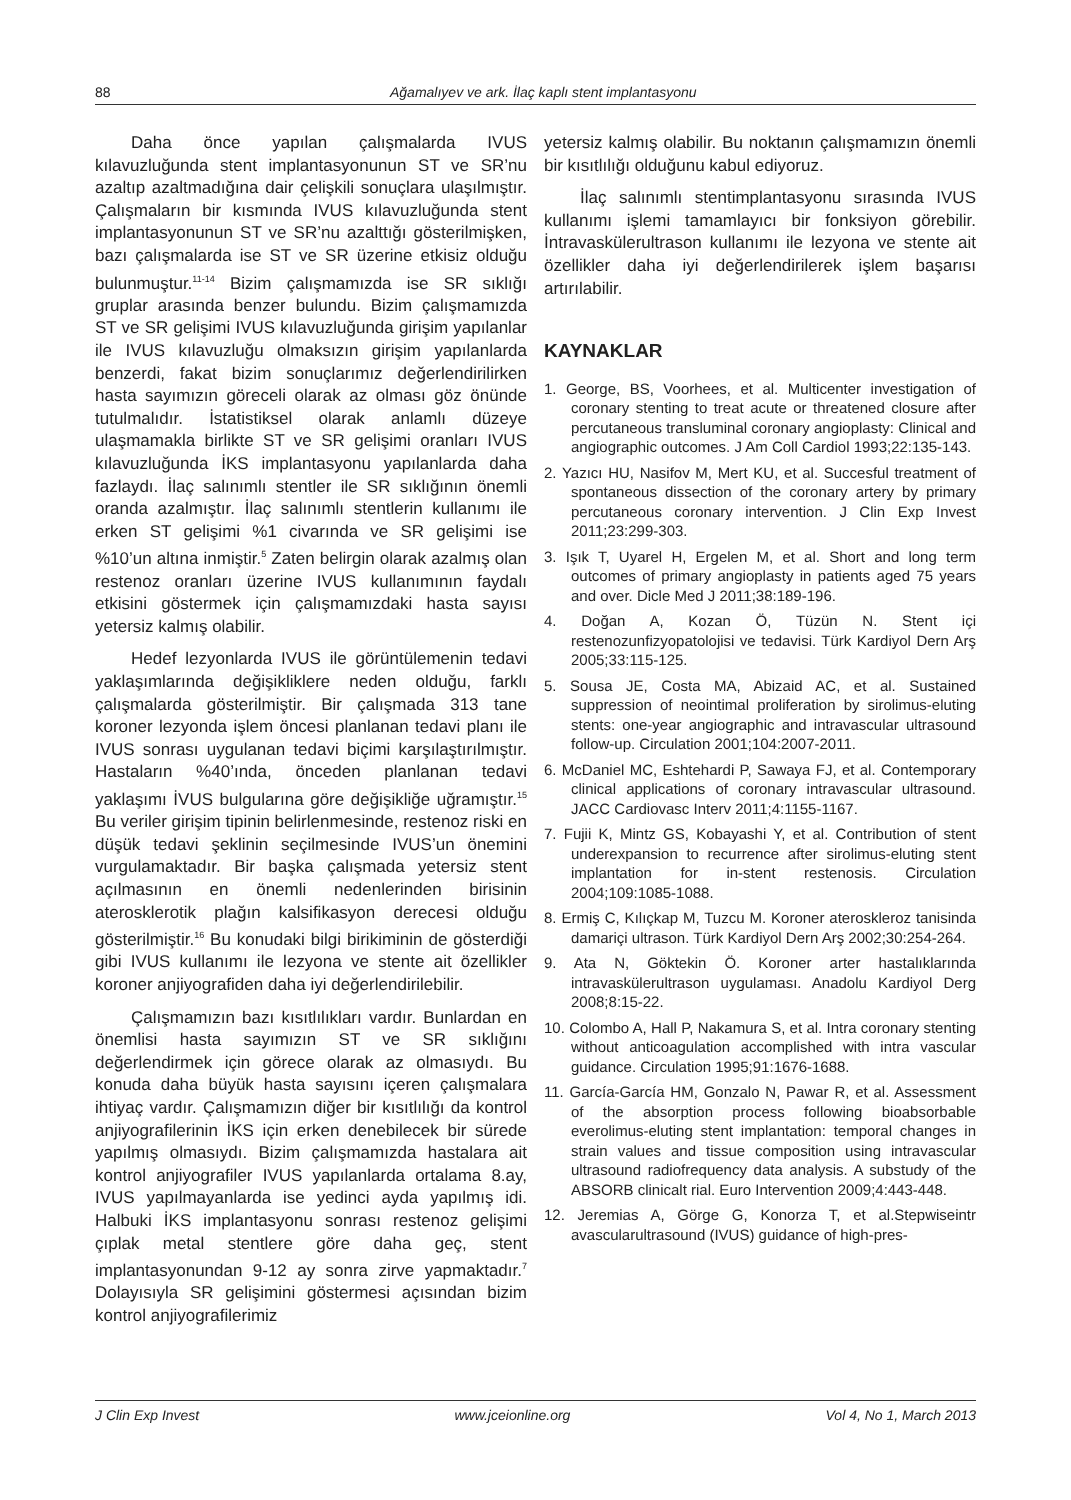88 Ağamalıyev ve ark. İlaç kaplı stent implantasyonu
Daha önce yapılan çalışmalarda IVUS kılavuzluğunda stent implantasyonunun ST ve SR’nu azaltıp azaltmadığına dair çelişkili sonuçlara ulaşılmıştır. Çalışmaların bir kısmında IVUS kılavuzluğunda stent implantasyonunun ST ve SR’nu azalttığı gösterilmişken, bazı çalışmalarda ise ST ve SR üzerine etkisiz olduğu bulunmuştur.<sup>11-14</sup> Bizim çalışmamızda ise SR sıklığı gruplar arasında benzer bulundu. Bizim çalışmamızda ST ve SR gelişimi IVUS kılavuzluğunda girişim yapılanlar ile IVUS kılavuzluğu olmaksızın girişim yapılanlarda benzerdi, fakat bizim sonuçlarımız değerlendirilirken hasta sayımızın göreceli olarak az olması göz önünde tutulmalıdır. İstatistiksel olarak anlamlı düzeye ulaşmamakla birlikte ST ve SR gelişimi oranları IVUS kılavuzluğunda İKS implantasyonu yapılanlarda daha fazlaydı. İlaç salınımlı stentler ile SR sıklığının önemli oranda azalmıştır. İlaç salınımlı stentlerin kullanımı ile erken ST gelişimi %1 civarında ve SR gelişimi ise %10’un altına inmiştir.<sup>5</sup> Zaten belirgin olarak azalmış olan restenoz oranları üzerine IVUS kullanımının faydalı etkisini göstermek için çalışmamızdaki hasta sayısı yetersiz kalmış olabilir.
Hedef lezyonlarda IVUS ile görüntülemenin tedavi yaklaşımlarında değişikliklere neden olduğu, farklı çalışmalarda gösterilmiştir. Bir çalışmada 313 tane koroner lezyonda işlem öncesi planlanan tedavi planı ile IVUS sonrası uygulanan tedavi biçimi karşılaştırılmıştır. Hastaların %40’ında, önceden planlanan tedavi yaklaşımı İVUS bulgularına göre değişikliğe uğramıştır.<sup>15</sup> Bu veriler girişim tipinin belirlenmesinde, restenoz riski en düşük tedavi şeklinin seçilmesinde IVUS’un önemini vurgulamaktadır. Bir başka çalışmada yetersiz stent açılmasının en önemli nedenlerinden birisinin aterosklerotik plağın kalsifikasyon derecesi olduğu gösterilmiştir.<sup>16</sup> Bu konudaki bilgi birikiminin de gösterdiği gibi IVUS kullanımı ile lezyona ve stente ait özellikler koroner anjiyografiden daha iyi değerlendirilebilir.
Çalışmamızın bazı kısıtlılıkları vardır. Bunlardan en önemlisi hasta sayımızın ST ve SR sıklığını değerlendirmek için görece olarak az olmasıydı. Bu konuda daha büyük hasta sayısını içeren çalışmalara ihtiyaç vardır. Çalışmamızın diğer bir kısıtlılığı da kontrol anjiyografilerinin İKS için erken denebilecek bir sürede yapılmış olmasıydı. Bizim çalışmamızda hastalara ait kontrol anjiyografiler IVUS yapılanlarda ortalama 8.ay, IVUS yapılmayanlarda ise yedinci ayda yapılmış idi. Halbuki İKS implantasyonu sonrası restenoz gelişimi çıplak metal stentlere göre daha geç, stent implantasyonundan 9-12 ay sonra zirve yapmaktadır.<sup>7</sup> Dolayısıyla SR gelişimini göstermesi açısından bizim kontrol anjiyografilerimiz
yetersiz kalmış olabilir. Bu noktanın çalışmamızın önemli bir kısıtlılığı olduğunu kabul ediyoruz.
İlaç salınımlı stentimplantasyonu sırasında IVUS kullanımı işlemi tamamlayıcı bir fonksiyon görebilir. İntravaskülerultrason kullanımı ile lezyona ve stente ait özellikler daha iyi değerlendirilerek işlem başarısı artırılabilir.
KAYNAKLAR
1. George, BS, Voorhees, et al. Multicenter investigation of coronary stenting to treat acute or threatened closure after percutaneous transluminal coronary angioplasty: Clinical and angiographic outcomes. J Am Coll Cardiol 1993;22:135-143.
2. Yazıcı HU, Nasifov M, Mert KU, et al. Succesful treatment of spontaneous dissection of the coronary artery by primary percutaneous coronary intervention. J Clin Exp Invest 2011;23:299-303.
3. Işık T, Uyarel H, Ergelen M, et al. Short and long term outcomes of primary angioplasty in patients aged 75 years and over. Dicle Med J 2011;38:189-196.
4. Doğan A, Kozan Ö, Tüzün N. Stent içi restenozunfizyopatolojisi ve tedavisi. Türk Kardiyol Dern Arş 2005;33:115-125.
5. Sousa JE, Costa MA, Abizaid AC, et al. Sustained suppression of neointimal proliferation by sirolimus-eluting stents: one-year angiographic and intravascular ultrasound follow-up. Circulation 2001;104:2007-2011.
6. McDaniel MC, Eshtehardi P, Sawaya FJ, et al. Contemporary clinical applications of coronary intravascular ultrasound. JACC Cardiovasc Interv 2011;4:1155-1167.
7. Fujii K, Mintz GS, Kobayashi Y, et al. Contribution of stent underexpansion to recurrence after sirolimus-eluting stent implantation for in-stent restenosis. Circulation 2004;109:1085-1088.
8. Ermiş C, Kılıçkap M, Tuzcu M. Koroner ateroskleroz tanisinda damariçi ultrason. Türk Kardiyol Dern Arş 2002;30:254-264.
9. Ata N, Göktekin Ö. Koroner arter hastalıklarında intravaskülerultrason uygulaması. Anadolu Kardiyol Derg 2008;8:15-22.
10. Colombo A, Hall P, Nakamura S, et al. Intra coronary stenting without anticoagulation accomplished with intra vascular guidance. Circulation 1995;91:1676-1688.
11. García-García HM, Gonzalo N, Pawar R, et al. Assessment of the absorption process following bioabsorbable everolimus-eluting stent implantation: temporal changes in strain values and tissue composition using intravascular ultrasound radiofrequency data analysis. A substudy of the ABSORB clinicalt rial. Euro Intervention 2009;4:443-448.
12. Jeremias A, Görge G, Konorza T, et al.Stepwiseintr avascularultrasound (IVUS) guidance of high-pres-
J Clin Exp Invest www.jceionline.org Vol 4, No 1, March 2013